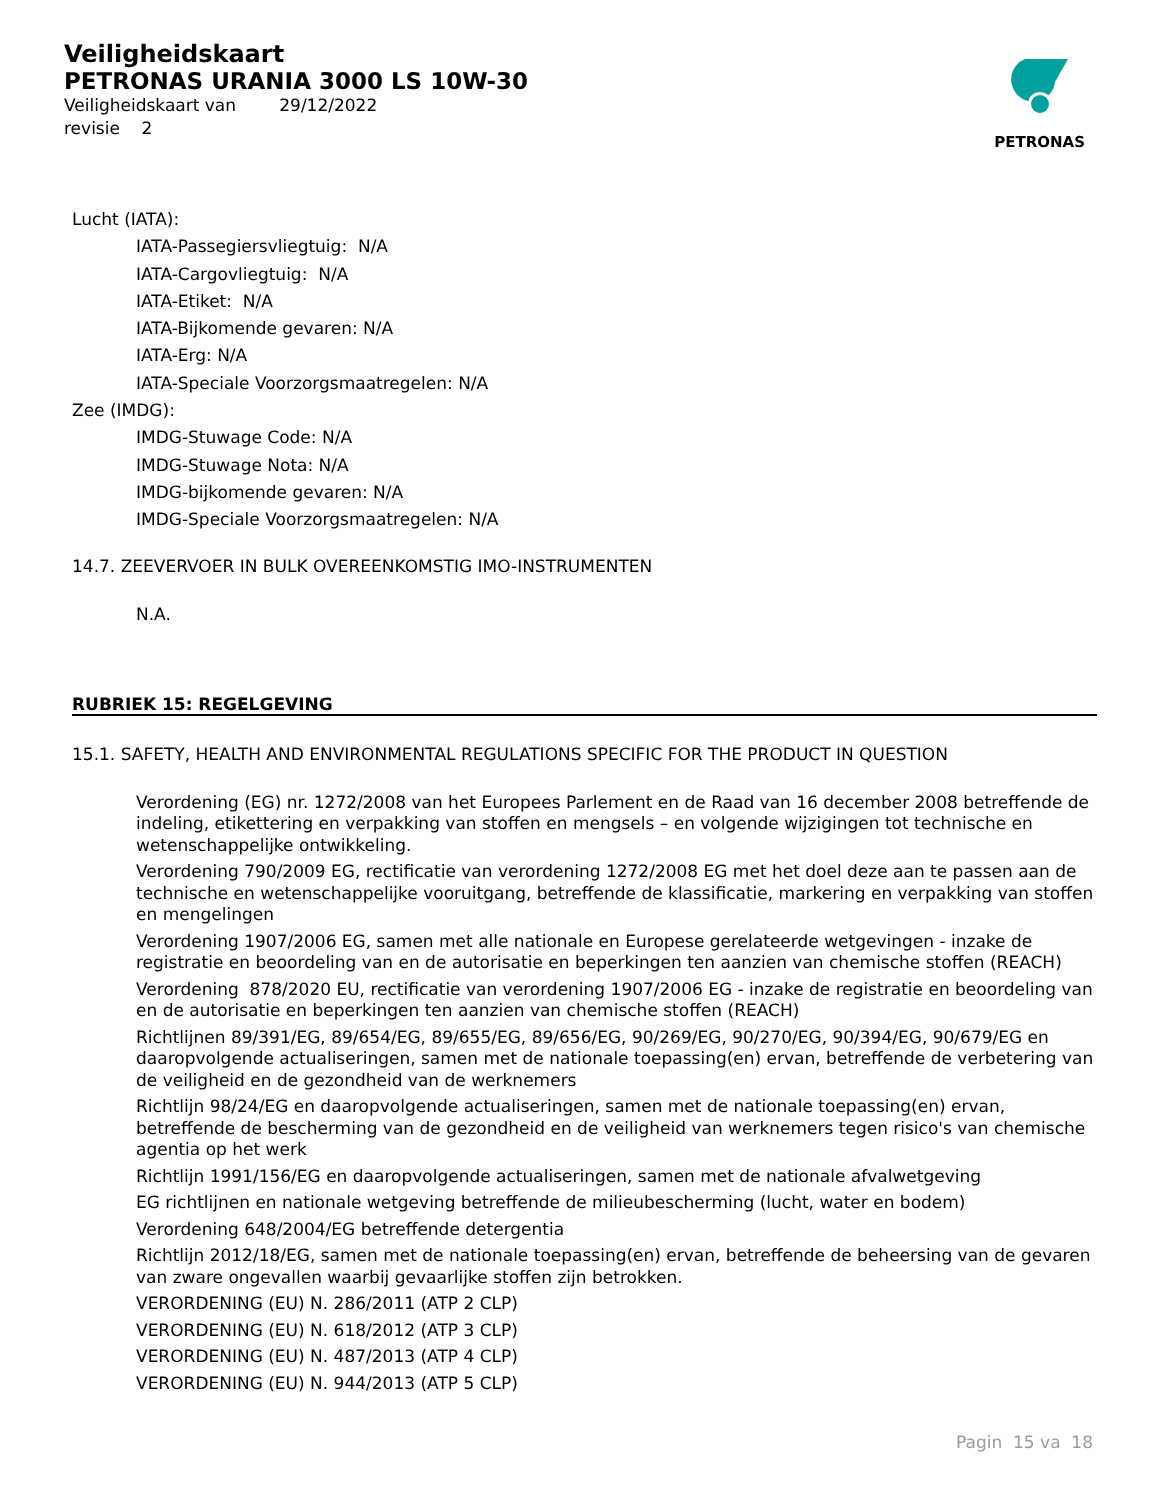Veiligheidskaart
PETRONAS URANIA 3000 LS 10W-30
Veiligheidskaart van 29/12/2022
revisie 2
PETRONAS
Lucht (IATA):
IATA-Passegiersvliegtuig: N/A
IATA-Cargovliegtuig: N/A
IATA-Etiket: N/A
IATA-Bijkomende gevaren: N/A
IATA-Erg: N/A
IATA-Speciale Voorzorgsmaatregelen: N/A
Zee (IMDG):
IMDG-Stuwage Code: N/A
IMDG-Stuwage Nota: N/A
IMDG-bijkomende gevaren: N/A
IMDG-Speciale Voorzorgsmaatregelen: N/A
14.7. ZEEVERVOER IN BULK OVEREENKOMSTIG IMO-INSTRUMENTEN
N.A.
RUBRIEK 15: REGELGEVING
15.1. SAFETY, HEALTH AND ENVIRONMENTAL REGULATIONS SPECIFIC FOR THE PRODUCT IN QUESTION
Verordening (EG) nr. 1272/2008 van het Europees Parlement en de Raad van 16 december 2008 betreffende de indeling, etikettering en verpakking van stoffen en mengsels – en volgende wijzigingen tot technische en wetenschappelijke ontwikkeling.
Verordening 790/2009 EG, rectificatie van verordening 1272/2008 EG met het doel deze aan te passen aan de technische en wetenschappelijke vooruitgang, betreffende de klassificatie, markering en verpakking van stoffen en mengelingen
Verordening 1907/2006 EG, samen met alle nationale en Europese gerelateerde wetgevingen - inzake de registratie en beoordeling van en de autorisatie en beperkingen ten aanzien van chemische stoffen (REACH)
Verordening 878/2020 EU, rectificatie van verordening 1907/2006 EG - inzake de registratie en beoordeling van en de autorisatie en beperkingen ten aanzien van chemische stoffen (REACH)
Richtlijnen 89/391/EG, 89/654/EG, 89/655/EG, 89/656/EG, 90/269/EG, 90/270/EG, 90/394/EG, 90/679/EG en daaropvolgende actualiseringen, samen met de nationale toepassing(en) ervan, betreffende de verbetering van de veiligheid en de gezondheid van de werknemers
Richtlijn 98/24/EG en daaropvolgende actualiseringen, samen met de nationale toepassing(en) ervan, betreffende de bescherming van de gezondheid en de veiligheid van werknemers tegen risico's van chemische agentia op het werk
Richtlijn 1991/156/EG en daaropvolgende actualiseringen, samen met de nationale afvalwetgeving
EG richtlijnen en nationale wetgeving betreffende de milieubescherming (lucht, water en bodem)
Verordening 648/2004/EG betreffende detergentia
Richtlijn 2012/18/EG, samen met de nationale toepassing(en) ervan, betreffende de beheersing van de gevaren van zware ongevallen waarbij gevaarlijke stoffen zijn betrokken.
VERORDENING (EU) N. 286/2011 (ATP 2 CLP)
VERORDENING (EU) N. 618/2012 (ATP 3 CLP)
VERORDENING (EU) N. 487/2013 (ATP 4 CLP)
VERORDENING (EU) N. 944/2013 (ATP 5 CLP)
Pagin 15 va 18